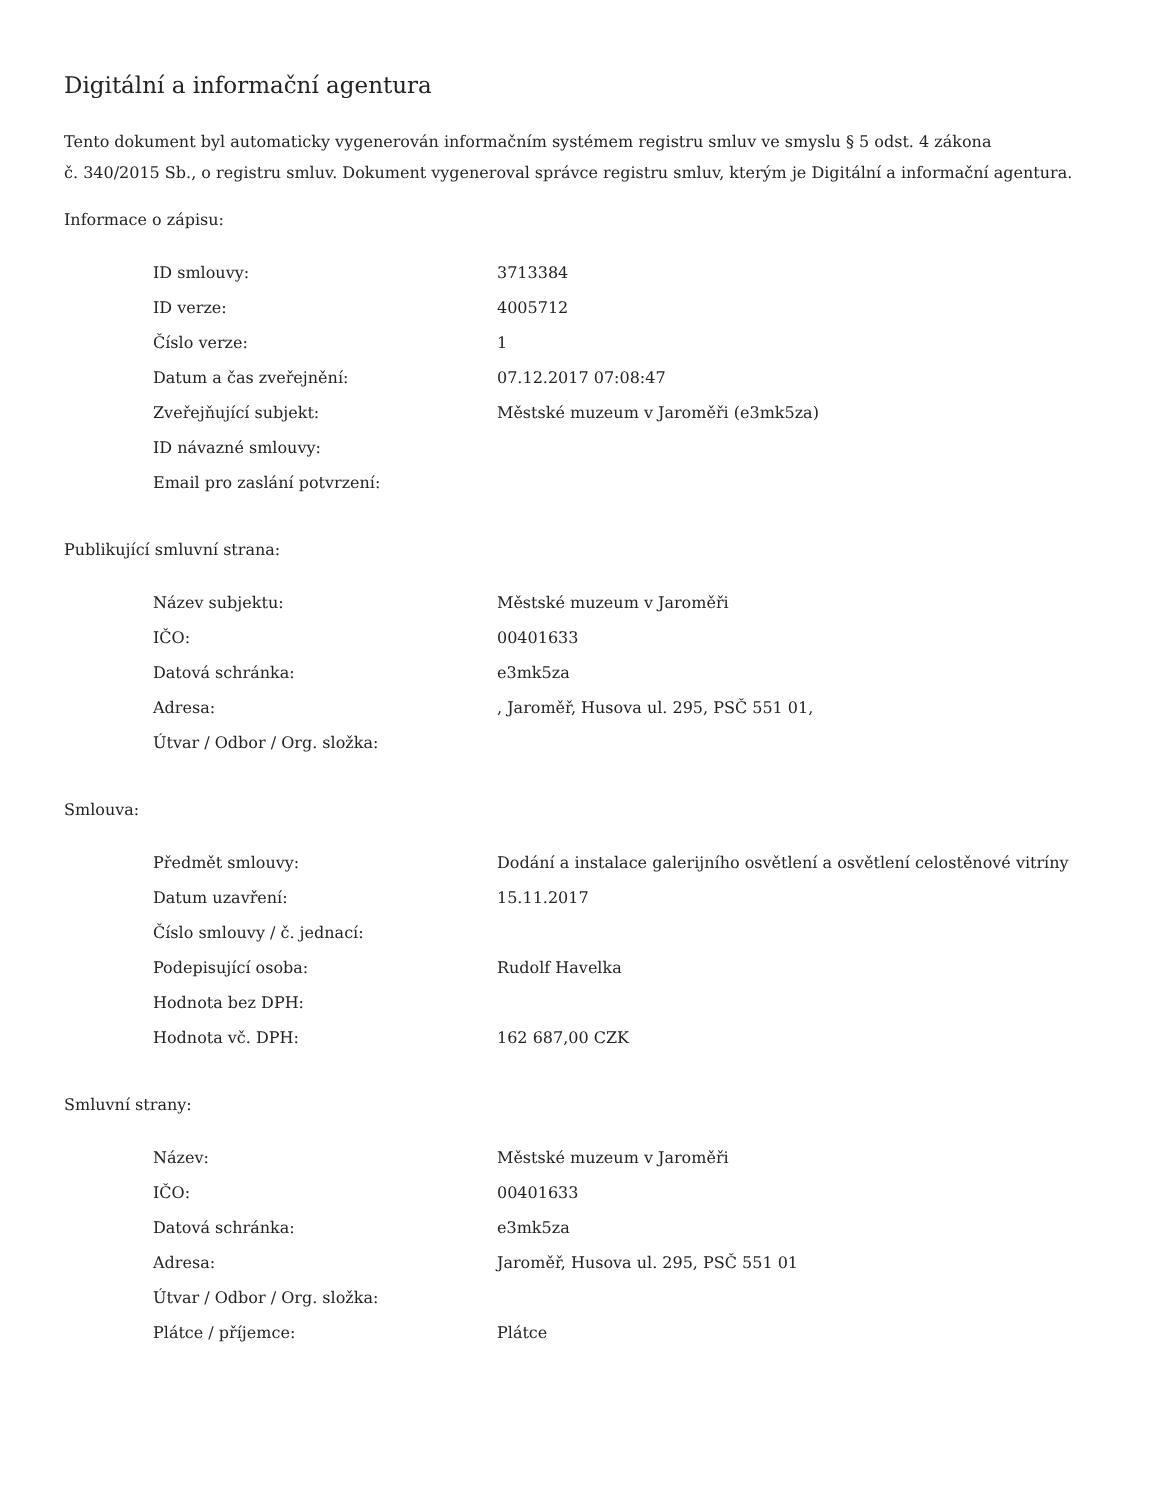Digitální a informační agentura
Tento dokument byl automaticky vygenerován informačním systémem registru smluv ve smyslu § 5 odst. 4 zákona
č. 340/2015 Sb., o registru smluv. Dokument vygeneroval správce registru smluv, kterým je Digitální a informační agentura.
Informace o zápisu:
| ID smlouvy: | 3713384 |
| ID verze: | 4005712 |
| Číslo verze: | 1 |
| Datum a čas zveřejnění: | 07.12.2017 07:08:47 |
| Zveřejňující subjekt: | Městské muzeum v Jaroměři (e3mk5za) |
| ID návazné smlouvy: | |
| Email pro zaslání potvrzení: | |
Publikující smluvní strana:
| Název subjektu: | Městské muzeum v Jaroměři |
| IČO: | 00401633 |
| Datová schránka: | e3mk5za |
| Adresa: | , Jaroměř, Husova ul. 295, PSČ 551 01, |
| Útvar / Odbor / Org. složka: | |
Smlouva:
| Předmět smlouvy: | Dodání a instalace galerijního osvětlení a osvětlení celostěnové vitríny |
| Datum uzavření: | 15.11.2017 |
| Číslo smlouvy / č. jednací: | |
| Podepisující osoba: | Rudolf Havelka |
| Hodnota bez DPH: | |
| Hodnota vč. DPH: | 162 687,00 CZK |
Smluvní strany:
| Název: | Městské muzeum v Jaroměři |
| IČO: | 00401633 |
| Datová schránka: | e3mk5za |
| Adresa: | Jaroměř, Husova ul. 295, PSČ 551 01 |
| Útvar / Odbor / Org. složka: | |
| Plátce / příjemce: | Plátce |